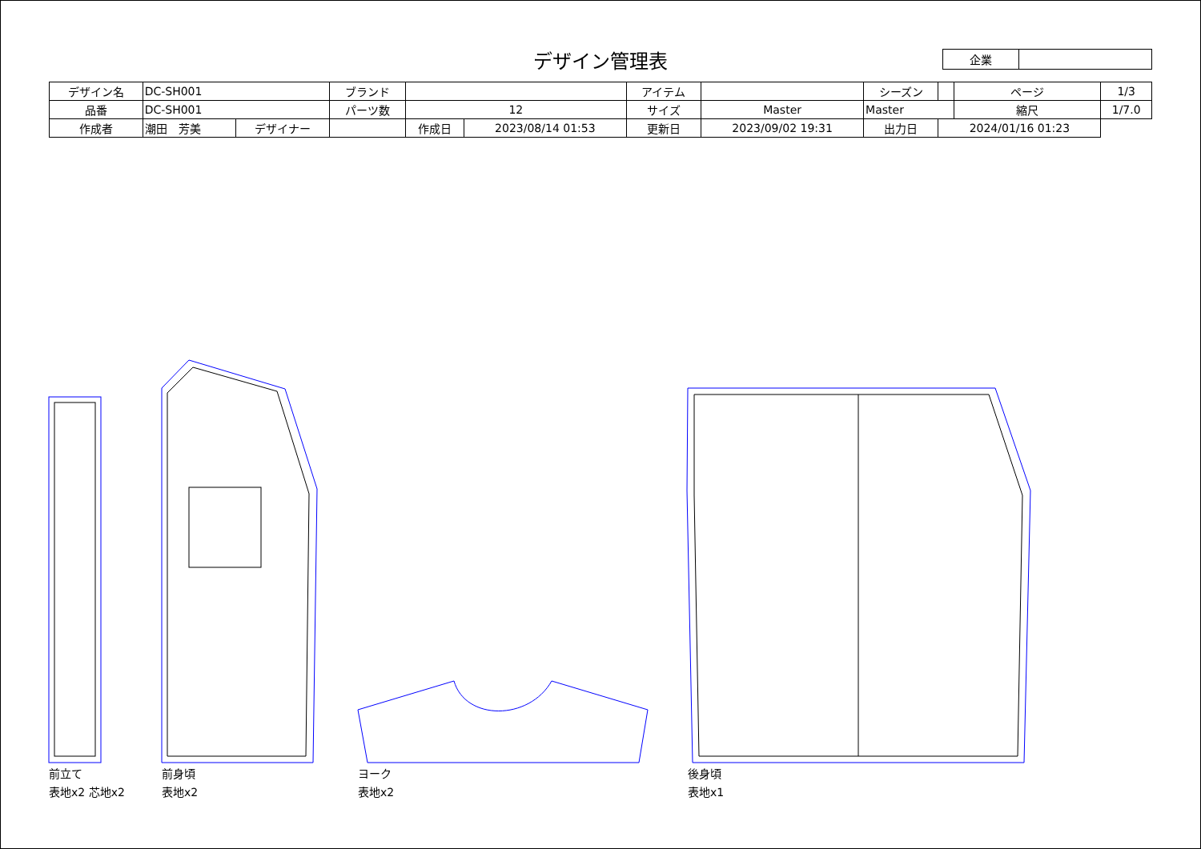| 企業 | |
デザイン管理表
| デザイン名 | DC-SH001 | | ブランド | | | アイテム | | | シーズン | | ページ | 1/3 |
| 品番 | DC-SH001 | | パーツ数 | 12 | | サイズ | Master | Master | | | 縮尺 | 1/7.0 |
| 作成者 | 潮田 芳美 | デザイナー | | 作成日 | 2023/08/14 01:53 | 更新日 | 2023/09/02 19:31 | | 出力日 | 2024/01/16 01:23 | | |
前立て
表地x2 芯地x2
前身頃
表地x2
ヨーク
表地x2
後身頃
表地x1